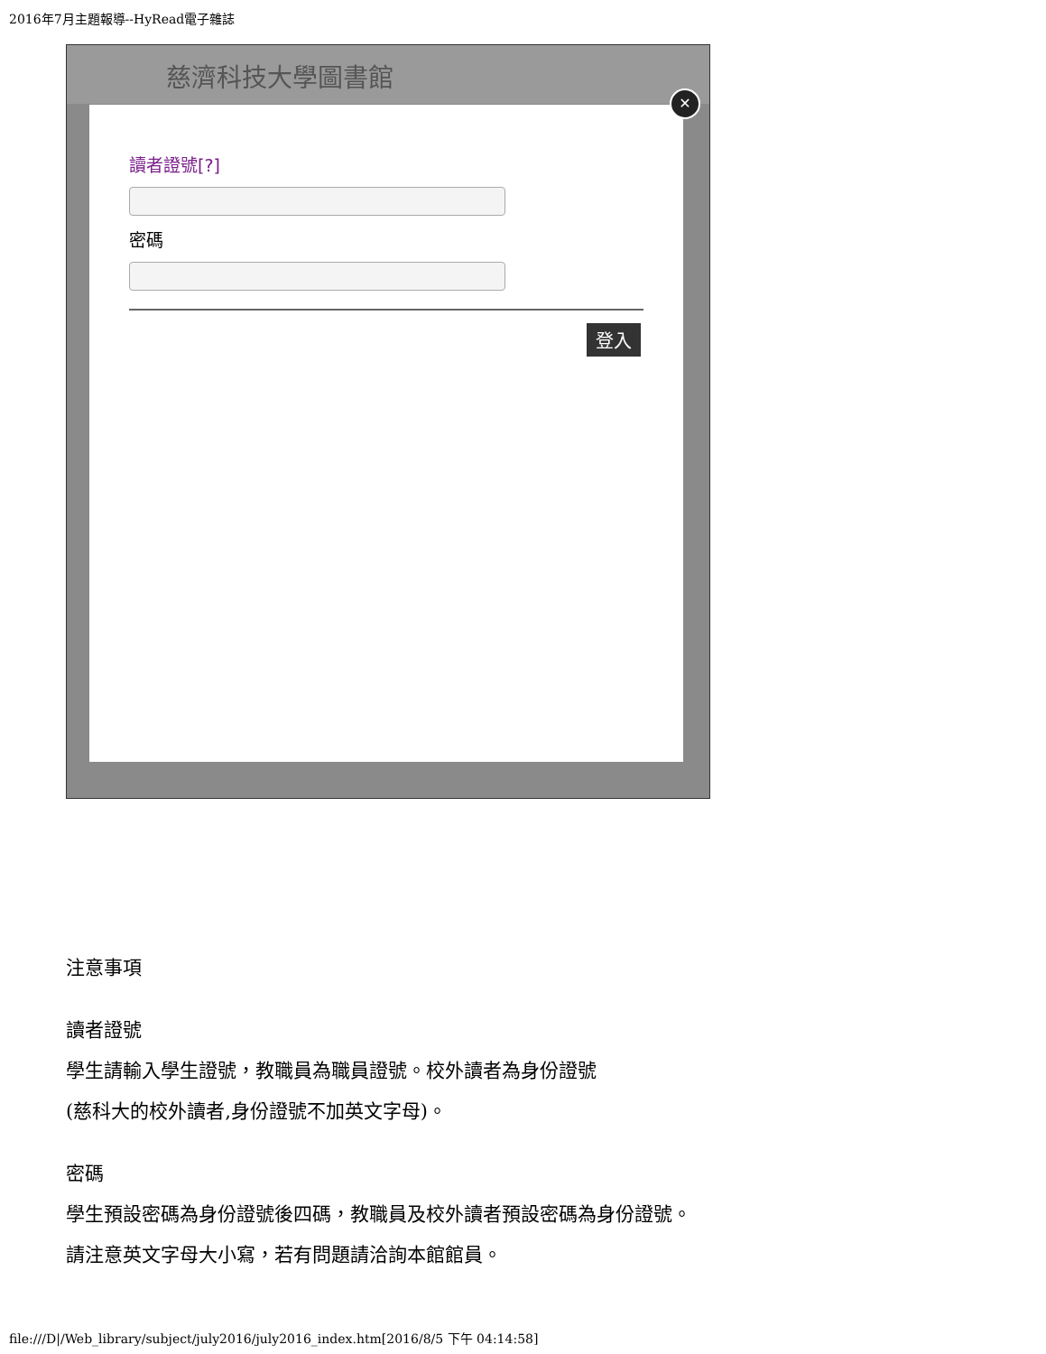2016年7月主題報導--HyRead電子雜誌
慈濟科技大學圖書館
讀者證號[?]
密碼
登入
✕
注意事項
讀者證號
學生請輸入學生證號，教職員為職員證號。校外讀者為身份證號
(慈科大的校外讀者,身份證號不加英文字母)。
密碼
學生預設密碼為身份證號後四碼，教職員及校外讀者預設密碼為身份證號。
請注意英文字母大小寫，若有問題請洽詢本館館員。
file:///D|/Web_library/subject/july2016/july2016_index.htm[2016/8/5 下午 04:14:58]